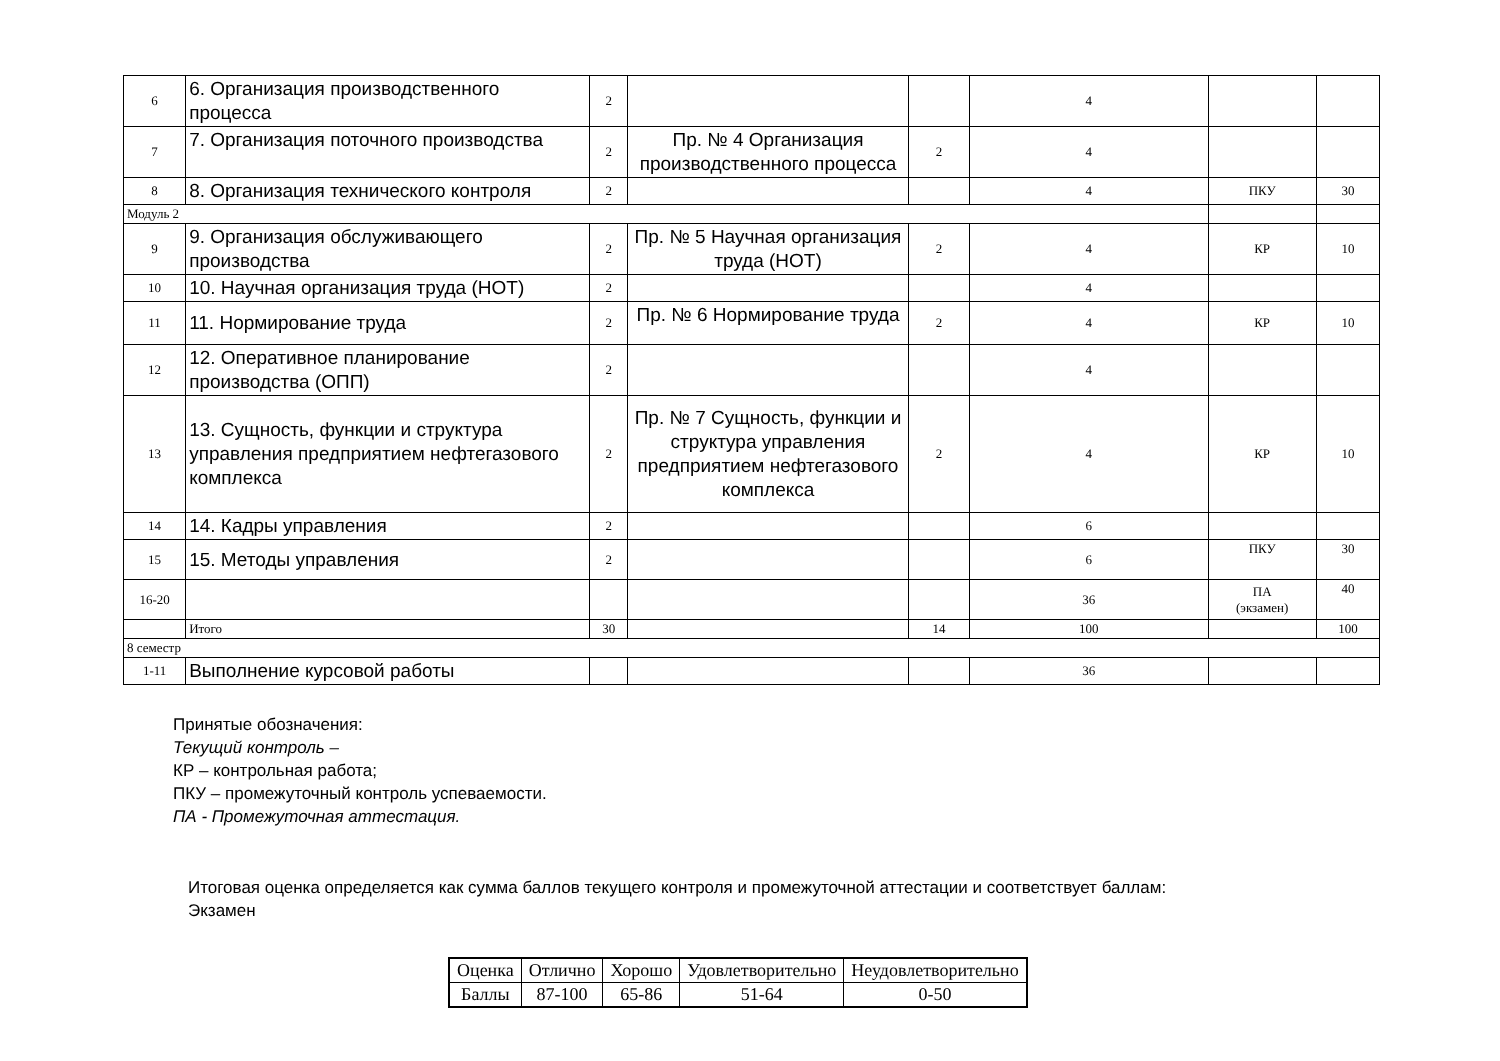| 6 | 6. Организация производственного процесса | 2 | | | 4 | | |
| 7 | 7. Организация поточного производства | 2 | Пр. № 4 Организация производственного процесса | 2 | 4 | | |
| 8 | 8. Организация технического контроля | 2 | | | 4 | ПКУ | 30 |
| Модуль 2 | | | | | | | |
| 9 | 9. Организация обслуживающего производства | 2 | Пр. № 5 Научная организация труда (НОТ) | 2 | 4 | КР | 10 |
| 10 | 10. Научная организация труда (НОТ) | 2 | | | 4 | | |
| 11 | 11. Нормирование труда | 2 | Пр. № 6 Нормирование труда | 2 | 4 | КР | 10 |
| 12 | 12. Оперативное планирование производства (ОПП) | 2 | | | 4 | | |
| 13 | 13. Сущность, функции и структура управления предприятием нефтегазового комплекса | 2 | Пр. № 7 Сущность, функции и структура управления предприятием нефтегазового комплекса | 2 | 4 | КР | 10 |
| 14 | 14. Кадры управления | 2 | | | 6 | | |
| 15 | 15. Методы управления | 2 | | | 6 | ПКУ | 30 |
| 16-20 | | | | | 36 | ПА (экзамен) | 40 |
| | Итого | 30 | | 14 | 100 | | 100 |
| 8 семестр | | | | | | | |
| 1-11 | Выполнение курсовой работы | | | | 36 | | |
Принятые обозначения:
Текущий контроль –
КР – контрольная работа;
ПКУ – промежуточный контроль успеваемости.
ПА - Промежуточная аттестация.
Итоговая оценка определяется как сумма баллов текущего контроля и промежуточной аттестации и соответствует баллам:
Экзамен
| Оценка | Отлично | Хорошо | Удовлетворительно | Неудовлетворительно |
| Баллы | 87-100 | 65-86 | 51-64 | 0-50 |